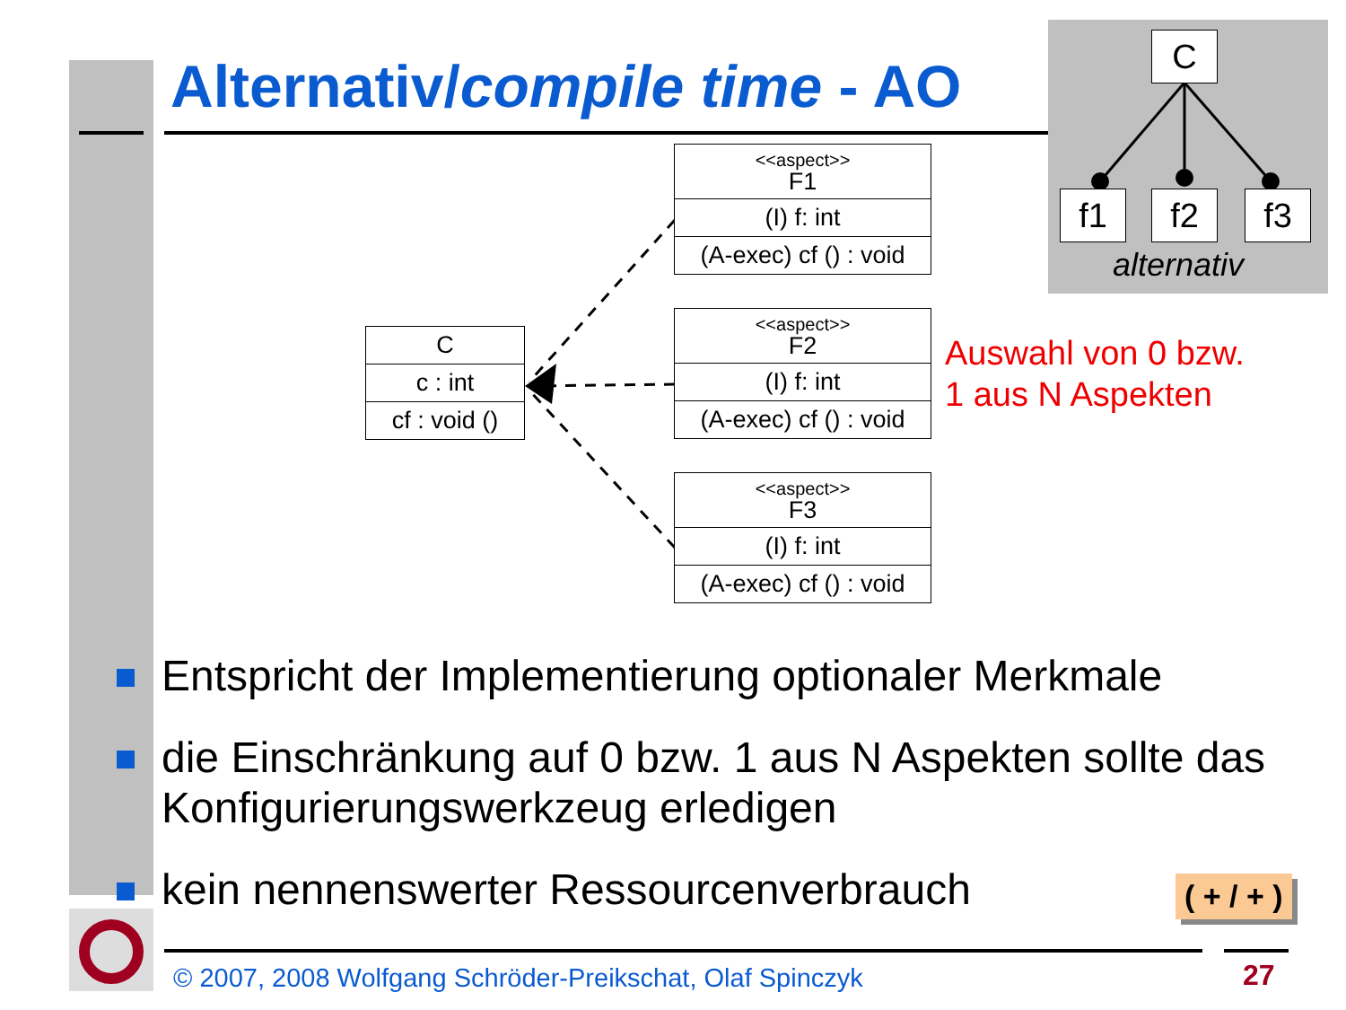Alternativ/compile time - AO
C
f1 f2 f3
alternativ
C
c : int
cf : void ()
<<aspect>>
F1
(I) f: int
(A-exec) cf () : void
<<aspect>>
F2
(I) f: int
(A-exec) cf () : void
<<aspect>>
F3
(I) f: int
(A-exec) cf () : void
Auswahl von 0 bzw.
1 aus N Aspekten
Entspricht der Implementierung optionaler Merkmale
die Einschränkung auf 0 bzw. 1 aus N Aspekten sollte das Konfigurierungswerkzeug erledigen
kein nennenswerter Ressourcenverbrauch
( + / + )
© 2007, 2008 Wolfgang Schröder-Preikschat, Olaf Spinczyk
27